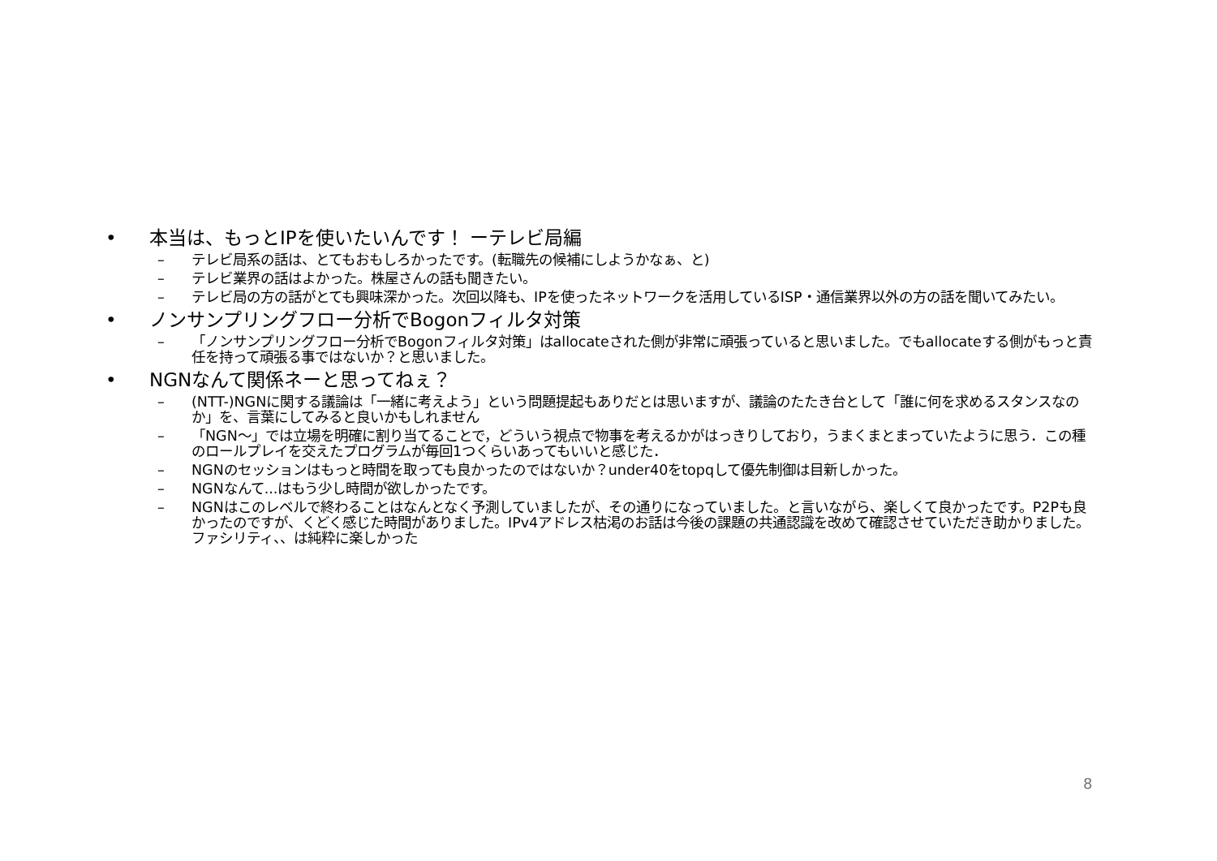• 本当は、もっとIPを使いたいんです！ ーテレビ局編
– テレビ局系の話は、とてもおもしろかったです。(転職先の候補にしようかなぁ、と)
– テレビ業界の話はよかった。株屋さんの話も聞きたい。
– テレビ局の方の話がとても興味深かった。次回以降も、IPを使ったネットワークを活用しているISP・通信業界以外の方の話を聞いてみたい。
• ノンサンプリングフロー分析でBogonフィルタ対策
– 「ノンサンプリングフロー分析でBogonフィルタ対策」はallocateされた側が非常に頑張っていると思いました。でもallocateする側がもっと責任を持って頑張る事ではないか？と思いました。
• NGNなんて関係ネーと思ってねぇ？
– (NTT-)NGNに関する議論は「一緒に考えよう」という問題提起もありだとは思いますが、議論のたたき台として「誰に何を求めるスタンスなのか」を、言葉にしてみると良いかもしれません
– 「NGN～」では立場を明確に割り当てることで，どういう視点で物事を考えるかがはっきりしており，うまくまとまっていたように思う．この種のロールプレイを交えたプログラムが毎回1つくらいあってもいいと感じた．
– NGNのセッションはもっと時間を取っても良かったのではないか？under40をtopqして優先制御は目新しかった。
– NGNなんて...はもう少し時間が欲しかったです。
– NGNはこのレベルで終わることはなんとなく予測していましたが、その通りになっていました。と言いながら、楽しくて良かったです。P2Pも良かったのですが、くどく感じた時間がありました。IPv4アドレス枯渇のお話は今後の課題の共通認識を改めて確認させていただき助かりました。ファシリティ、、は純粋に楽しかった
8